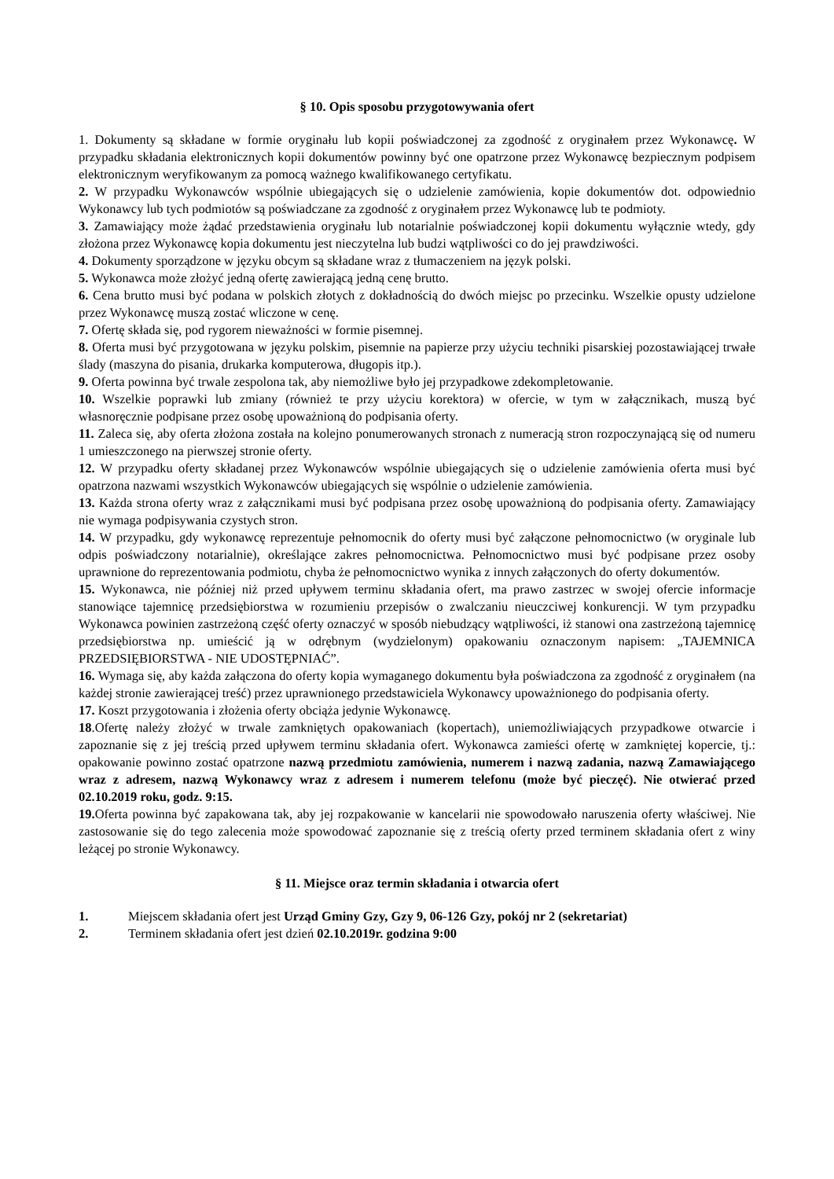§ 10. Opis sposobu przygotowywania ofert
1. Dokumenty są składane w formie oryginału lub kopii poświadczonej za zgodność z oryginałem przez Wykonawcę. W przypadku składania elektronicznych kopii dokumentów powinny być one opatrzone przez Wykonawcę bezpiecznym podpisem elektronicznym weryfikowanym za pomocą ważnego kwalifikowanego certyfikatu.
2. W przypadku Wykonawców wspólnie ubiegających się o udzielenie zamówienia, kopie dokumentów dot. odpowiednio Wykonawcy lub tych podmiotów są poświadczane za zgodność z oryginałem przez Wykonawcę lub te podmioty.
3. Zamawiający może żądać przedstawienia oryginału lub notarialnie poświadczonej kopii dokumentu wyłącznie wtedy, gdy złożona przez Wykonawcę kopia dokumentu jest nieczytelna lub budzi wątpliwości co do jej prawdziwości.
4. Dokumenty sporządzone w języku obcym są składane wraz z tłumaczeniem na język polski.
5. Wykonawca może złożyć jedną ofertę zawierającą jedną cenę brutto.
6. Cena brutto musi być podana w polskich złotych z dokładnością do dwóch miejsc po przecinku. Wszelkie opusty udzielone przez Wykonawcę muszą zostać wliczone w cenę.
7. Ofertę składa się, pod rygorem nieważności w formie pisemnej.
8. Oferta musi być przygotowana w języku polskim, pisemnie na papierze przy użyciu techniki pisarskiej pozostawiającej trwałe ślady (maszyna do pisania, drukarka komputerowa, długopis itp.).
9. Oferta powinna być trwale zespolona tak, aby niemożliwe było jej przypadkowe zdekompletowanie.
10. Wszelkie poprawki lub zmiany (również te przy użyciu korektora) w ofercie, w tym w załącznikach, muszą być własnoręcznie podpisane przez osobę upoważnioną do podpisania oferty.
11. Zaleca się, aby oferta złożona została na kolejno ponumerowanych stronach z numeracją stron rozpoczynającą się od numeru 1 umieszczonego na pierwszej stronie oferty.
12. W przypadku oferty składanej przez Wykonawców wspólnie ubiegających się o udzielenie zamówienia oferta musi być opatrzona nazwami wszystkich Wykonawców ubiegających się wspólnie o udzielenie zamówienia.
13. Każda strona oferty wraz z załącznikami musi być podpisana przez osobę upoważnioną do podpisania oferty. Zamawiający nie wymaga podpisywania czystych stron.
14. W przypadku, gdy wykonawcę reprezentuje pełnomocnik do oferty musi być załączone pełnomocnictwo (w oryginale lub odpis poświadczony notarialnie), określające zakres pełnomocnictwa. Pełnomocnictwo musi być podpisane przez osoby uprawnione do reprezentowania podmiotu, chyba że pełnomocnictwo wynika z innych załączonych do oferty dokumentów.
15. Wykonawca, nie później niż przed upływem terminu składania ofert, ma prawo zastrzec w swojej ofercie informacje stanowiące tajemnicę przedsiębiorstwa w rozumieniu przepisów o zwalczaniu nieuczciwej konkurencji. W tym przypadku Wykonawca powinien zastrzeżoną część oferty oznaczyć w sposób niebudzący wątpliwości, iż stanowi ona zastrzeżoną tajemnicę przedsiębiorstwa np. umieścić ją w odrębnym (wydzielonym) opakowaniu oznaczonym napisem: „TAJEMNICA PRZEDSIĘBIORSTWA - NIE UDOSTĘPNIAĆ”.
16. Wymaga się, aby każda załączona do oferty kopia wymaganego dokumentu była poświadczona za zgodność z oryginałem (na każdej stronie zawierającej treść) przez uprawnionego przedstawiciela Wykonawcy upoważnionego do podpisania oferty.
17. Koszt przygotowania i złożenia oferty obciąża jedynie Wykonawcę.
18.Ofertę należy złożyć w trwale zamkniętych opakowaniach (kopertach), uniemożliwiających przypadkowe otwarcie i zapoznanie się z jej treścią przed upływem terminu składania ofert. Wykonawca zamieści ofertę w zamkniętej kopercie, tj.: opakowanie powinno zostać opatrzone nazwą przedmiotu zamówienia, numerem i nazwą zadania, nazwą Zamawiającego wraz z adresem, nazwą Wykonawcy wraz z adresem i numerem telefonu (może być pieczęć). Nie otwierać przed 02.10.2019 roku, godz. 9:15.
19. Oferta powinna być zapakowana tak, aby jej rozpakowanie w kancelarii nie spowodowało naruszenia oferty właściwej. Nie zastosowanie się do tego zalecenia może spowodować zapoznanie się z treścią oferty przed terminem składania ofert z winy leżącej po stronie Wykonawcy.
§ 11. Miejsce oraz termin składania i otwarcia ofert
1. Miejscem składania ofert jest Urząd Gminy Gzy, Gzy 9, 06-126 Gzy, pokój nr 2 (sekretariat)
2. Terminem składania ofert jest dzień 02.10.2019r. godzina 9:00